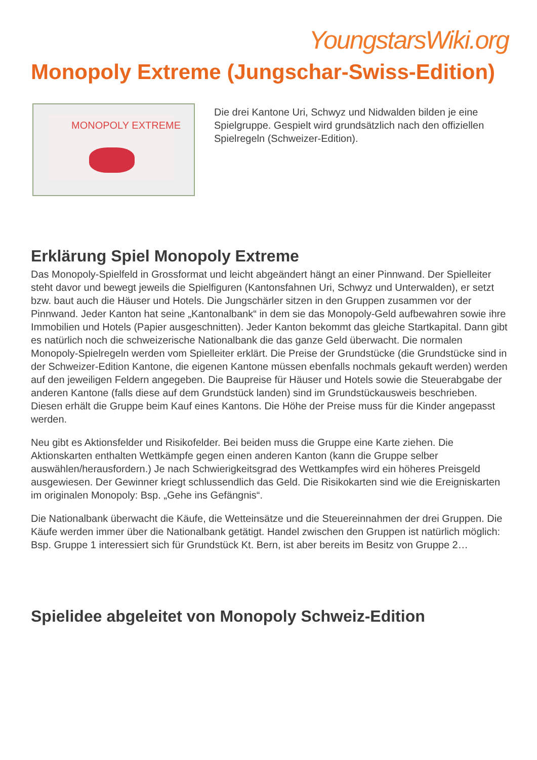YoungstarsWiki.org
Monopoly Extreme (Jungschar-Swiss-Edition)
MONOPOLY EXTREME
Die drei Kantone Uri, Schwyz und Nidwalden bilden je eine Spielgruppe. Gespielt wird grundsätzlich nach den offiziellen Spielregeln (Schweizer-Edition).
Erklärung Spiel Monopoly Extreme
Das Monopoly-Spielfeld in Grossformat und leicht abgeändert hängt an einer Pinnwand. Der Spielleiter steht davor und bewegt jeweils die Spielfiguren (Kantonsfahnen Uri, Schwyz und Unterwalden), er setzt bzw. baut auch die Häuser und Hotels. Die Jungschärler sitzen in den Gruppen zusammen vor der Pinnwand. Jeder Kanton hat seine „Kantonalbank“ in dem sie das Monopoly-Geld aufbewahren sowie ihre Immobilien und Hotels (Papier ausgeschnitten). Jeder Kanton bekommt das gleiche Startkapital. Dann gibt es natürlich noch die schweizerische Nationalbank die das ganze Geld überwacht. Die normalen Monopoly-Spielregeln werden vom Spielleiter erklärt. Die Preise der Grundstücke (die Grundstücke sind in der Schweizer-Edition Kantone, die eigenen Kantone müssen ebenfalls nochmals gekauft werden) werden auf den jeweiligen Feldern angegeben. Die Baupreise für Häuser und Hotels sowie die Steuerabgabe der anderen Kantone (falls diese auf dem Grundstück landen) sind im Grundstückausweis beschrieben. Diesen erhält die Gruppe beim Kauf eines Kantons. Die Höhe der Preise muss für die Kinder angepasst werden.
Neu gibt es Aktionsfelder und Risikofelder. Bei beiden muss die Gruppe eine Karte ziehen. Die Aktionskarten enthalten Wettkämpfe gegen einen anderen Kanton (kann die Gruppe selber auswählen/herausfordern.) Je nach Schwierigkeitsgrad des Wettkampfes wird ein höheres Preisgeld ausgewiesen. Der Gewinner kriegt schlussendlich das Geld. Die Risikokarten sind wie die Ereigniskarten im originalen Monopoly: Bsp. „Gehe ins Gefängnis“.
Die Nationalbank überwacht die Käufe, die Wetteinsätze und die Steuereinnahmen der drei Gruppen. Die Käufe werden immer über die Nationalbank getätigt. Handel zwischen den Gruppen ist natürlich möglich: Bsp. Gruppe 1 interessiert sich für Grundstück Kt. Bern, ist aber bereits im Besitz von Gruppe 2…
Spielidee abgeleitet von Monopoly Schweiz-Edition